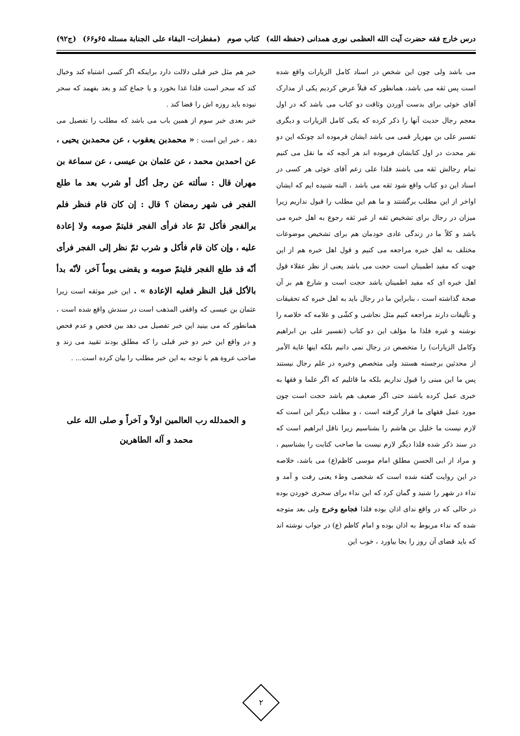درس خارج فقه حضرت آیت الله العظمی نوری همدانی (حفظه الله) کتاب صوم (مفطرات- البقاء علی الجنابة مسئله ۶۵و۶۶) (ج۹۲)
می باشد ولی چون این شخص در اسناد کامل الزیارات واقع شده است پس ثقه می باشد، همانطور که قبلاً عرض کردیم یکی از مدارک آقای خوئی برای بدست آوردن وثاقت دو کتاب می باشد که در اول معجم رجال حدیث آنها را ذکر کرده که یکی کامل الزیارات و دیگری تفسیر علی بن مهزیار قمی می باشد ایشان فرموده اند چونکه این دو نفر محدث در اول کتابشان فرموده اند هر آنچه که ما نقل می کنیم تمام رجالش ثقه می باشند فلذا علی زعم آقای خوئی هر کسی در اسناد این دو کتاب واقع شود ثقه می باشد ، البته شنیده ایم که ایشان اواخر از این مطلب برگشتند و ما هم این مطلب را قبول نداریم زیرا میزان در رجال برای تشخیص ثقه از غیر ثقه رجوع به اهل خبره می باشد و کلاً ما در زندگی عادی خودمان هم برای تشخیص موضوعات مختلف به اهل خبره مراجعه می کنیم و قول اهل خبره هم از این جهت که مفید اطمینان است حجت می باشد یعنی از نظر عقلاء قول اهل خبره ای که مفید اطمینان باشد حجت است و شارع هم بر آن صحة گذاشته است ، بنابراین ما در رجال باید به اهل خبره که تحقیقات و تألیفات دارند مراجعه کنیم مثل نجاشی و کشّی و علامه که خلاصه را نوشته و غیره فلذا ما مؤلف این دو کتاب (تفسیر علی بن ابراهیم وکامل الزیارات) را متخصص در رجال نمی دانیم بلکه اینها غایة الأمر از محدثین برجسته هستند ولی متخصص وخبره در علم رجال نیستند پس ما این مبنی را قبول نداریم بلکه ما قائلیم که اگر علما و فقها به خبری عمل کرده باشند حتی اگر ضعیف هم باشد حجت است چون مورد عمل فقهای ما قرار گرفته است ، و مطلب دیگر این است که لازم نیست ما خلیل بن هاشم را بشناسیم زیرا ناقل ابراهیم است که در سند ذکر شده فلذا دیگر لازم نیست ما صاحب کتابت را بشناسیم ، و مراد از ابی الحسن مطلق امام موسی کاظم(ع) می باشد، خلاصه در این روایت گفته شده است که شخصی وطء یعنی رفت و آمد و نداء در شهر را شنید و گمان کرد که این نداء برای سحری خوردن بوده در حالی که در واقع ندای اذان بوده فلذا فجامع وخرج ولی بعد متوجه شده که نداء مربوط به اذان بوده و امام کاظم (ع) در جواب نوشته اند که باید قضای آن روز را بجا بیاورد ، خوب این
خبر هم مثل خبر قبلی دلالت دارد براینکه اگر کسی اشتباه کند وخیال کند که سحر است فلذا غذا بخورد و یا جماع کند و بعد بفهمد که سحر نبوده باید روزه اش را قضا کند .
خبر بعدی خبر سوم از همین باب می باشد که مطلب را تفصیل می دهد ، خبر این است : « محمدبن یعقوب ، عن محمدبن یحیی ، عن احمدبن محمد ، عن عثمان بن عیسی ، عن سماعة بن مهران قال : سألته عن رجل أکل أو شرب بعد ما طلع الفجر فی شهر رمضان ؟ قال : إن کان قام فنظر فلم یرالفجر فأکل ثمّ عاد فرأی الفجر فلیتمّ صومه ولا إعادة علیه ، وإن کان قام فأکل و شرب ثمّ نظر إلی الفجر فرأی أنّه قد طلع الفجر فلیتمّ صومه و یقضی یوماً آخر، لأنّه بدأ بالأکل قبل النظر فعلیه الإعادة » . این خبر موثقه است زیرا عثمان بن عیسی که واقفی المذهب است در سندش واقع شده است ، همانطور که می بینید این خبر تفصیل می دهد بین فحص و عدم فحص و در واقع این خبر دو خبر قبلی را که مطلق بودند تقیید می زند و صاحب عروة هم با توجه به این خبر مطلب را بیان کرده است... .
و الحمدلله رب العالمین اولاً و آخراً و صلی الله علی
محمد و آله الطاهرین
۲